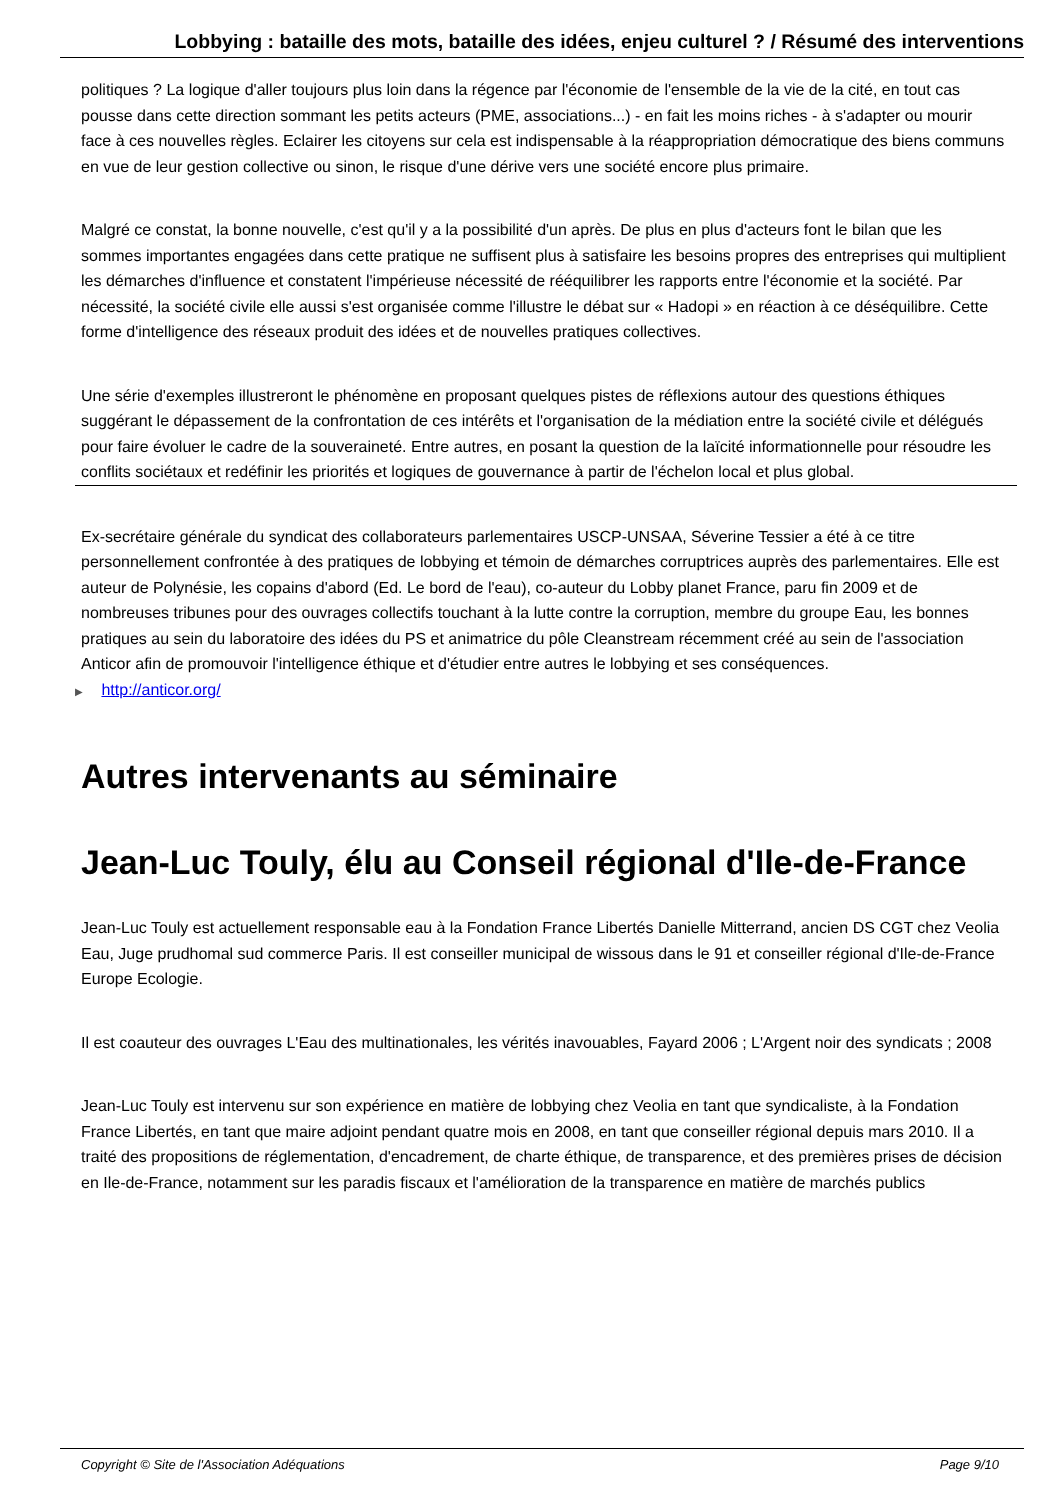Lobbying : bataille des mots, bataille des idées, enjeu culturel ? / Résumé des interventions
politiques ? La logique d'aller toujours plus loin dans la régence par l'économie de l'ensemble de la vie de la cité, en tout cas pousse dans cette direction sommant les petits acteurs (PME, associations...) - en fait les moins riches - à s'adapter ou mourir face à ces nouvelles règles. Eclairer les citoyens sur cela est indispensable à la réappropriation démocratique des biens communs en vue de leur gestion collective ou sinon, le risque d'une dérive vers une société encore plus primaire.
Malgré ce constat, la bonne nouvelle, c'est qu'il y a la possibilité d'un après. De plus en plus d'acteurs font le bilan que les sommes importantes engagées dans cette pratique ne suffisent plus à satisfaire les besoins propres des entreprises qui multiplient les démarches d'influence et constatent l'impérieuse nécessité de rééquilibrer les rapports entre l'économie et la société. Par nécessité, la société civile elle aussi s'est organisée comme l'illustre le débat sur « Hadopi » en réaction à ce déséquilibre. Cette forme d'intelligence des réseaux produit des idées et de nouvelles pratiques collectives.
Une série d'exemples illustreront le phénomène en proposant quelques pistes de réflexions autour des questions éthiques suggérant le dépassement de la confrontation de ces intérêts et l'organisation de la médiation entre la société civile et délégués pour faire évoluer le cadre de la souveraineté. Entre autres, en posant la question de la laïcité informationnelle pour résoudre les conflits sociétaux et redéfinir les priorités et logiques de gouvernance à partir de l'échelon local et plus global.
Ex-secrétaire générale du syndicat des collaborateurs parlementaires USCP-UNSAA, Séverine Tessier a été à ce titre personnellement confrontée à des pratiques de lobbying et témoin de démarches corruptrices auprès des parlementaires. Elle est auteur de Polynésie, les copains d'abord (Ed. Le bord de l'eau), co-auteur du Lobby planet France, paru fin 2009 et de nombreuses tribunes pour des ouvrages collectifs touchant à la lutte contre la corruption, membre du groupe Eau, les bonnes pratiques au sein du laboratoire des idées du PS et animatrice du pôle Cleanstream récemment créé au sein de l'association Anticor afin de promouvoir l'intelligence éthique et d'étudier entre autres le lobbying et ses conséquences.
▶ http://anticor.org/
Autres intervenants au séminaire
Jean-Luc Touly, élu au Conseil régional d'Ile-de-France
Jean-Luc Touly est actuellement responsable eau à la Fondation France Libertés Danielle Mitterrand, ancien DS CGT chez Veolia Eau, Juge prudhomal sud commerce Paris. Il est conseiller municipal de wissous dans le 91 et conseiller régional d'Ile-de-France Europe Ecologie.
Il est coauteur des ouvrages L'Eau des multinationales, les vérités inavouables, Fayard 2006 ; L'Argent noir des syndicats ; 2008
Jean-Luc Touly est intervenu sur son expérience en matière de lobbying chez Veolia en tant que syndicaliste, à la Fondation France Libertés, en tant que maire adjoint pendant quatre mois en 2008, en tant que conseiller régional depuis mars 2010. Il a traité des propositions de réglementation, d'encadrement, de charte éthique, de transparence, et des premières prises de décision en Ile-de-France, notamment sur les paradis fiscaux et l'amélioration de la transparence en matière de marchés publics
Copyright © Site de l'Association Adéquations Page 9/10